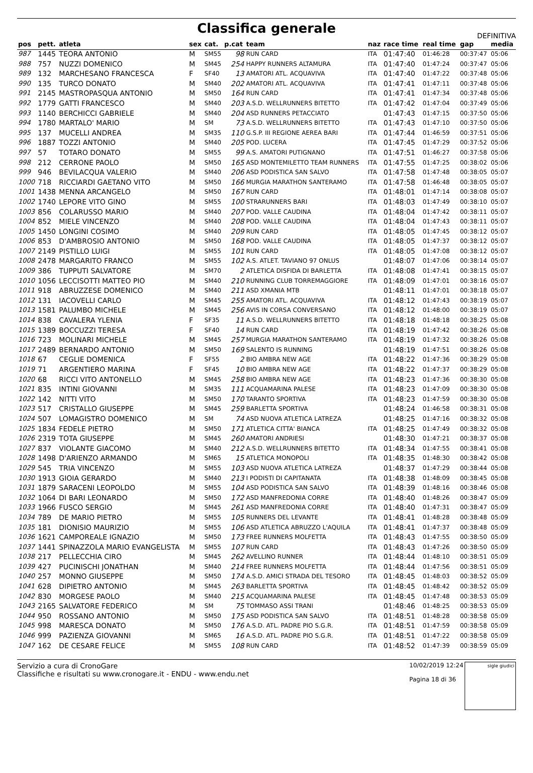Classifica generale
DEFINITIVA
| pos | pett. | atleta | sex | cat. | p.cat | team | naz | race time | real time | gap | media |
| --- | --- | --- | --- | --- | --- | --- | --- | --- | --- | --- | --- |
| 987 | 1445 | TEORA ANTONIO | M | SM55 | 98 | RUN CARD | ITA | 01:47:40 | 01:46:28 | 00:37:47 | 05:06 |
| 988 | 757 | NUZZI DOMENICO | M | SM45 | 254 | HAPPY RUNNERS ALTAMURA | ITA | 01:47:40 | 01:47:24 | 00:37:47 | 05:06 |
| 989 | 132 | MARCHESANO FRANCESCA | F | SF40 | 13 | AMATORI ATL. ACQUAVIVA | ITA | 01:47:40 | 01:47:22 | 00:37:48 | 05:06 |
| 990 | 135 | TURCO DONATO | M | SM40 | 202 | AMATORI ATL. ACQUAVIVA | ITA | 01:47:41 | 01:47:11 | 00:37:48 | 05:06 |
| 991 | 2145 | MASTROPASQUA ANTONIO | M | SM50 | 164 | RUN CARD | ITA | 01:47:41 | 01:47:34 | 00:37:48 | 05:06 |
| 992 | 1779 | GATTI FRANCESCO | M | SM40 | 203 | A.S.D. WELLRUNNERS BITETTO | ITA | 01:47:42 | 01:47:04 | 00:37:49 | 05:06 |
| 993 | 1140 | BERCHICCI GABRIELE | M | SM40 | 204 | ASD RUNNERS PETACCIATO | | 01:47:43 | 01:47:15 | 00:37:50 | 05:06 |
| 994 | 1780 | MARTALO' MARIO | M | SM | 73 | A.S.D. WELLRUNNERS BITETTO | ITA | 01:47:43 | 01:47:10 | 00:37:50 | 05:06 |
| 995 | 137 | MUCELLI ANDREA | M | SM35 | 110 | G.S.P. III REGIONE AEREA BARI | ITA | 01:47:44 | 01:46:59 | 00:37:51 | 05:06 |
| 996 | 1887 | TOZZI ANTONIO | M | SM40 | 205 | POD. LUCERA | ITA | 01:47:45 | 01:47:29 | 00:37:52 | 05:06 |
| 997 | 57 | TOTARO DONATO | M | SM55 | 99 | A.S. AMATORI PUTIGNANO | ITA | 01:47:51 | 01:46:27 | 00:37:58 | 05:06 |
| 998 | 212 | CERRONE PAOLO | M | SM50 | 165 | ASD MONTEMILETTO TEAM RUNNERS | ITA | 01:47:55 | 01:47:25 | 00:38:02 | 05:06 |
| 999 | 946 | BEVILACQUA VALERIO | M | SM40 | 206 | ASD PODISTICA SAN SALVO | ITA | 01:47:58 | 01:47:48 | 00:38:05 | 05:07 |
| 1000 | 718 | RICCIARDI GAETANO VITO | M | SM50 | 166 | MURGIA MARATHON SANTERAMO | ITA | 01:47:58 | 01:46:48 | 00:38:05 | 05:07 |
| 1001 | 1438 | MENNA ARCANGELO | M | SM50 | 167 | RUN CARD | ITA | 01:48:01 | 01:47:14 | 00:38:08 | 05:07 |
| 1002 | 1740 | LEPORE VITO GINO | M | SM55 | 100 | STRARUNNERS BARI | ITA | 01:48:03 | 01:47:49 | 00:38:10 | 05:07 |
| 1003 | 856 | COLARUSSO MARIO | M | SM40 | 207 | POD. VALLE CAUDINA | ITA | 01:48:04 | 01:47:42 | 00:38:11 | 05:07 |
| 1004 | 852 | MIELE VINCENZO | M | SM40 | 208 | POD. VALLE CAUDINA | ITA | 01:48:04 | 01:47:43 | 00:38:11 | 05:07 |
| 1005 | 1450 | LONGINI COSIMO | M | SM40 | 209 | RUN CARD | ITA | 01:48:05 | 01:47:45 | 00:38:12 | 05:07 |
| 1006 | 853 | D'AMBROSIO ANTONIO | M | SM50 | 168 | POD. VALLE CAUDINA | ITA | 01:48:05 | 01:47:37 | 00:38:12 | 05:07 |
| 1007 | 2149 | PISTILLO LUIGI | M | SM55 | 101 | RUN CARD | ITA | 01:48:05 | 01:47:08 | 00:38:12 | 05:07 |
| 1008 | 2478 | MARGARITO FRANCO | M | SM55 | 102 | A.S. ATLET. TAVIANO 97 ONLUS | | 01:48:07 | 01:47:06 | 00:38:14 | 05:07 |
| 1009 | 386 | TUPPUTI SALVATORE | M | SM70 | 2 | ATLETICA DISFIDA DI BARLETTA | ITA | 01:48:08 | 01:47:41 | 00:38:15 | 05:07 |
| 1010 | 1056 | LECCISOTTI MATTEO PIO | M | SM40 | 210 | RUNNING CLUB TORREMAGGIORE | ITA | 01:48:09 | 01:47:01 | 00:38:16 | 05:07 |
| 1011 | 918 | ABRUZZESE DOMENICO | M | SM40 | 211 | ASD XMANIA MTB | | 01:48:11 | 01:47:01 | 00:38:18 | 05:07 |
| 1012 | 131 | IACOVELLI CARLO | M | SM45 | 255 | AMATORI ATL. ACQUAVIVA | ITA | 01:48:12 | 01:47:43 | 00:38:19 | 05:07 |
| 1013 | 1581 | PALUMBO MICHELE | M | SM45 | 256 | AVIS IN CORSA CONVERSANO | ITA | 01:48:12 | 01:48:00 | 00:38:19 | 05:07 |
| 1014 | 838 | CAVALERA YLENIA | F | SF35 | 11 | A.S.D. WELLRUNNERS BITETTO | ITA | 01:48:18 | 01:48:18 | 00:38:25 | 05:08 |
| 1015 | 1389 | BOCCUZZI TERESA | F | SF40 | 14 | RUN CARD | ITA | 01:48:19 | 01:47:42 | 00:38:26 | 05:08 |
| 1016 | 723 | MOLINARI MICHELE | M | SM45 | 257 | MURGIA MARATHON SANTERAMO | ITA | 01:48:19 | 01:47:32 | 00:38:26 | 05:08 |
| 1017 | 2489 | BERNARDO ANTONIO | M | SM50 | 169 | SALENTO IS RUNNING | | 01:48:19 | 01:47:51 | 00:38:26 | 05:08 |
| 1018 | 67 | CEGLIE DOMENICA | F | SF55 | 2 | BIO AMBRA NEW AGE | ITA | 01:48:22 | 01:47:36 | 00:38:29 | 05:08 |
| 1019 | 71 | ARGENTIERO MARINA | F | SF45 | 10 | BIO AMBRA NEW AGE | ITA | 01:48:22 | 01:47:37 | 00:38:29 | 05:08 |
| 1020 | 68 | RICCI VITO ANTONELLO | M | SM45 | 258 | BIO AMBRA NEW AGE | ITA | 01:48:23 | 01:47:36 | 00:38:30 | 05:08 |
| 1021 | 835 | INTINI GIOVANNI | M | SM35 | 111 | ACQUAMARINA PALESE | ITA | 01:48:23 | 01:47:09 | 00:38:30 | 05:08 |
| 1022 | 142 | NITTI VITO | M | SM50 | 170 | TARANTO SPORTIVA | ITA | 01:48:23 | 01:47:59 | 00:38:30 | 05:08 |
| 1023 | 517 | CRISTALLO GIUSEPPE | M | SM45 | 259 | BARLETTA SPORTIVA | | 01:48:24 | 01:46:58 | 00:38:31 | 05:08 |
| 1024 | 507 | LOMAGISTRO DOMENICO | M | SM | 74 | ASD NUOVA ATLETICA LATREZA | | 01:48:25 | 01:47:16 | 00:38:32 | 05:08 |
| 1025 | 1834 | FEDELE PIETRO | M | SM50 | 171 | ATLETICA CITTA' BIANCA | ITA | 01:48:25 | 01:47:49 | 00:38:32 | 05:08 |
| 1026 | 2319 | TOTA GIUSEPPE | M | SM45 | 260 | AMATORI ANDRIESI | | 01:48:30 | 01:47:21 | 00:38:37 | 05:08 |
| 1027 | 837 | VIOLANTE GIACOMO | M | SM40 | 212 | A.S.D. WELLRUNNERS BITETTO | ITA | 01:48:34 | 01:47:55 | 00:38:41 | 05:08 |
| 1028 | 1498 | D'ARIENZO ARMANDO | M | SM65 | 15 | ATLETICA MONOPOLI | ITA | 01:48:35 | 01:48:30 | 00:38:42 | 05:08 |
| 1029 | 545 | TRIA VINCENZO | M | SM55 | 103 | ASD NUOVA ATLETICA LATREZA | | 01:48:37 | 01:47:29 | 00:38:44 | 05:08 |
| 1030 | 1913 | GIOIA GERARDO | M | SM40 | 213 | I PODISTI DI CAPITANATA | ITA | 01:48:38 | 01:48:09 | 00:38:45 | 05:08 |
| 1031 | 1879 | SARACENI LEOPOLDO | M | SM55 | 104 | ASD PODISTICA SAN SALVO | ITA | 01:48:39 | 01:48:16 | 00:38:46 | 05:08 |
| 1032 | 1064 | DI BARI LEONARDO | M | SM50 | 172 | ASD MANFREDONIA CORRE | ITA | 01:48:40 | 01:48:26 | 00:38:47 | 05:09 |
| 1033 | 1966 | FUSCO SERGIO | M | SM45 | 261 | ASD MANFREDONIA CORRE | ITA | 01:48:40 | 01:47:31 | 00:38:47 | 05:09 |
| 1034 | 789 | DE MARIO PIETRO | M | SM55 | 105 | RUNNERS DEL LEVANTE | ITA | 01:48:41 | 01:48:28 | 00:38:48 | 05:09 |
| 1035 | 181 | DIONISIO MAURIZIO | M | SM55 | 106 | ASD ATLETICA ABRUZZO L'AQUILA | ITA | 01:48:41 | 01:47:37 | 00:38:48 | 05:09 |
| 1036 | 1621 | CAMPOREALE IGNAZIO | M | SM50 | 173 | FREE RUNNERS MOLFETTA | ITA | 01:48:43 | 01:47:55 | 00:38:50 | 05:09 |
| 1037 | 1441 | SPINAZZOLA MARIO EVANGELISTA | M | SM55 | 107 | RUN CARD | ITA | 01:48:43 | 01:47:26 | 00:38:50 | 05:09 |
| 1038 | 217 | PELLECCHIA CIRO | M | SM45 | 262 | AVELLINO RUNNER | ITA | 01:48:44 | 01:48:10 | 00:38:51 | 05:09 |
| 1039 | 427 | PUCINISCHI JONATHAN | M | SM40 | 214 | FREE RUNNERS MOLFETTA | ITA | 01:48:44 | 01:47:56 | 00:38:51 | 05:09 |
| 1040 | 257 | MONNO GIUSEPPE | M | SM50 | 174 | A.S.D. AMICI STRADA DEL TESORO | ITA | 01:48:45 | 01:48:03 | 00:38:52 | 05:09 |
| 1041 | 628 | DIPIETRO ANTONIO | M | SM45 | 263 | BARLETTA SPORTIVA | ITA | 01:48:45 | 01:48:42 | 00:38:52 | 05:09 |
| 1042 | 830 | MORGESE PAOLO | M | SM40 | 215 | ACQUAMARINA PALESE | ITA | 01:48:45 | 01:47:48 | 00:38:53 | 05:09 |
| 1043 | 2165 | SALVATORE FEDERICO | M | SM | 75 | TOMMASO ASSI TRANI | | 01:48:46 | 01:48:25 | 00:38:53 | 05:09 |
| 1044 | 950 | ROSSANO ANTONIO | M | SM50 | 175 | ASD PODISTICA SAN SALVO | ITA | 01:48:51 | 01:48:28 | 00:38:58 | 05:09 |
| 1045 | 998 | MARESCA DONATO | M | SM50 | 176 | A.S.D. ATL. PADRE PIO S.G.R. | ITA | 01:48:51 | 01:47:59 | 00:38:58 | 05:09 |
| 1046 | 999 | PAZIENZA GIOVANNI | M | SM65 | 16 | A.S.D. ATL. PADRE PIO S.G.R. | ITA | 01:48:51 | 01:47:22 | 00:38:58 | 05:09 |
| 1047 | 162 | DE CESARE FELICE | M | SM55 | 108 | RUN CARD | ITA | 01:48:52 | 01:47:39 | 00:38:59 | 05:09 |
Servizio a cura di CronoGare
Classifiche e risultati su www.cronogare.it - ENDU - www.endu.net
10/02/2019 12:24
Pagina 18 di 36
sigle giudici